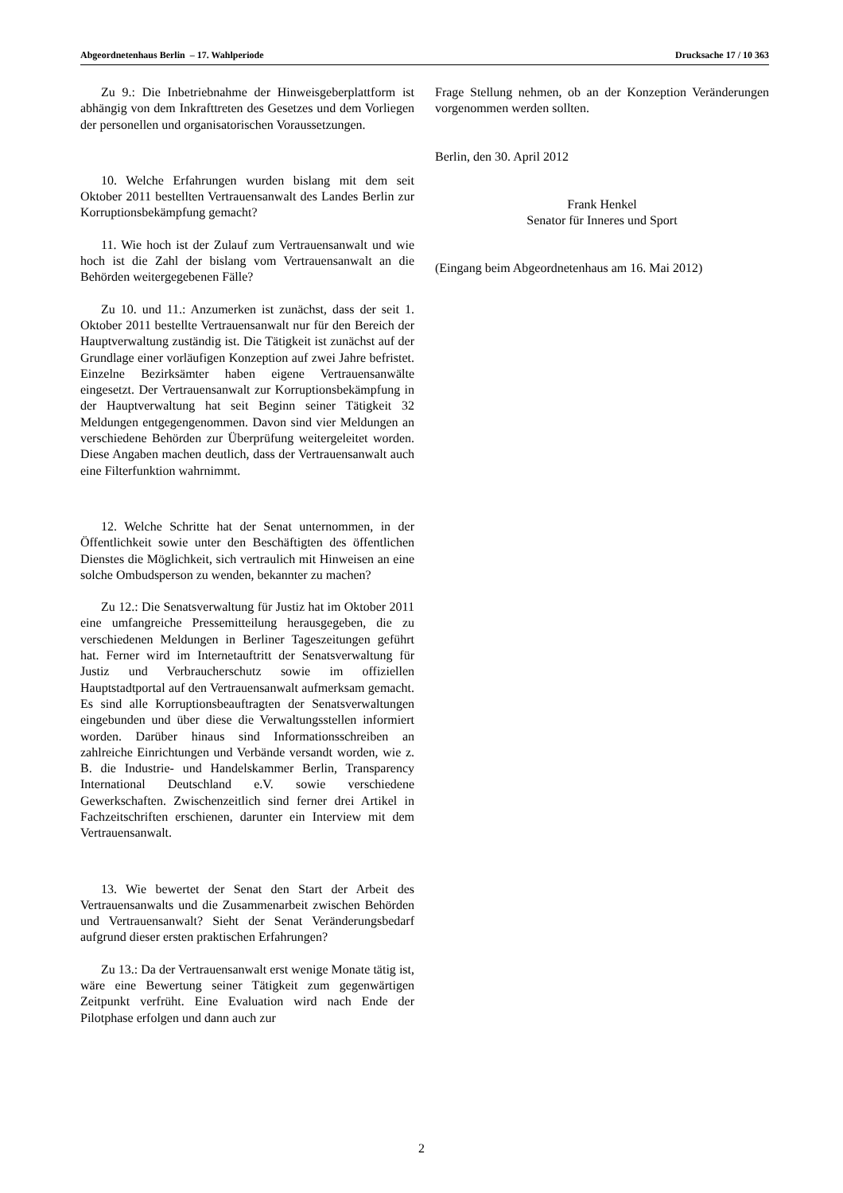Abgeordnetenhaus Berlin – 17. Wahlperiode Drucksache 17 / 10 363
Zu 9.: Die Inbetriebnahme der Hinweisgeberplattform ist abhängig von dem Inkrafttreten des Gesetzes und dem Vorliegen der personellen und organisatorischen Voraus­setzungen.
10. Welche Erfahrungen wurden bislang mit dem seit Oktober 2011 bestellten Vertrauensanwalt des Landes Berlin zur Korruptionsbekämpfung gemacht?
11. Wie hoch ist der Zulauf zum Vertrauensanwalt und wie hoch ist die Zahl der bislang vom Vertrauens­anwalt an die Behörden weitergegebenen Fälle?
Zu 10. und 11.: Anzumerken ist zunächst, dass der seit 1. Oktober 2011 bestellte Vertrauensanwalt nur für den Bereich der Hauptverwaltung zuständig ist. Die Tätigkeit ist zunächst auf der Grundlage einer vorläufigen Kon­zeption auf zwei Jahre befristet. Einzelne Bezirksämter haben eigene Vertrauensanwälte eingesetzt. Der Ver­trauensanwalt zur Korruptionsbekämpfung in der Haupt­verwaltung hat seit Beginn seiner Tätigkeit 32 Meldungen entgegengenommen. Davon sind vier Meldungen an ver­schiedene Behörden zur Überprüfung weitergeleitet wor­den. Diese Angaben machen deutlich, dass der Vertrau­ensanwalt auch eine Filterfunktion wahrnimmt.
12. Welche Schritte hat der Senat unternommen, in der Öffentlichkeit sowie unter den Beschäftigten des öffentlichen Dienstes die Möglichkeit, sich vertraulich mit Hinweisen an eine solche Ombudsperson zu wenden, bekannter zu machen?
Zu 12.: Die Senatsverwaltung für Justiz hat im Oktober 2011 eine umfangreiche Pressemitteilung her­ausgegeben, die zu verschiedenen Meldungen in Berliner Tageszeitungen geführt hat. Ferner wird im Internetauf­tritt der Senatsverwaltung für Justiz und Verbraucher­schutz sowie im offiziellen Hauptstadtportal auf den Ver­trauensanwalt aufmerksam gemacht. Es sind alle Kor­ruptionsbeauftragten der Senatsverwaltungen eingebun­den und über diese die Verwaltungsstellen informiert worden. Darüber hinaus sind Informationsschreiben an zahlreiche Einrichtungen und Verbände versandt worden, wie z. B. die Industrie- und Handelskammer Berlin, Transparency International Deutschland e.V. sowie ver­schiedene Gewerkschaften. Zwischenzeitlich sind ferner drei Artikel in Fachzeitschriften erschienen, darunter ein Interview mit dem Vertrauensanwalt.
13. Wie bewertet der Senat den Start der Arbeit des Vertrauensanwalts und die Zusammenarbeit zwischen Be­hörden und Vertrauensanwalt? Sieht der Senat Ver­änderungsbedarf aufgrund dieser ersten praktischen Er­fahrungen?
Zu 13.: Da der Vertrauensanwalt erst wenige Monate tätig ist, wäre eine Bewertung seiner Tätigkeit zum gegenwärtigen Zeitpunkt verfrüht. Eine Evaluation wird nach Ende der Pilotphase erfolgen und dann auch zur
Frage Stellung nehmen, ob an der Konzeption Verän­derungen vorgenommen werden sollten.
Berlin, den 30. April 2012
Frank Henkel
Senator für Inneres und Sport
(Eingang beim Abgeordnetenhaus am 16. Mai 2012)
2